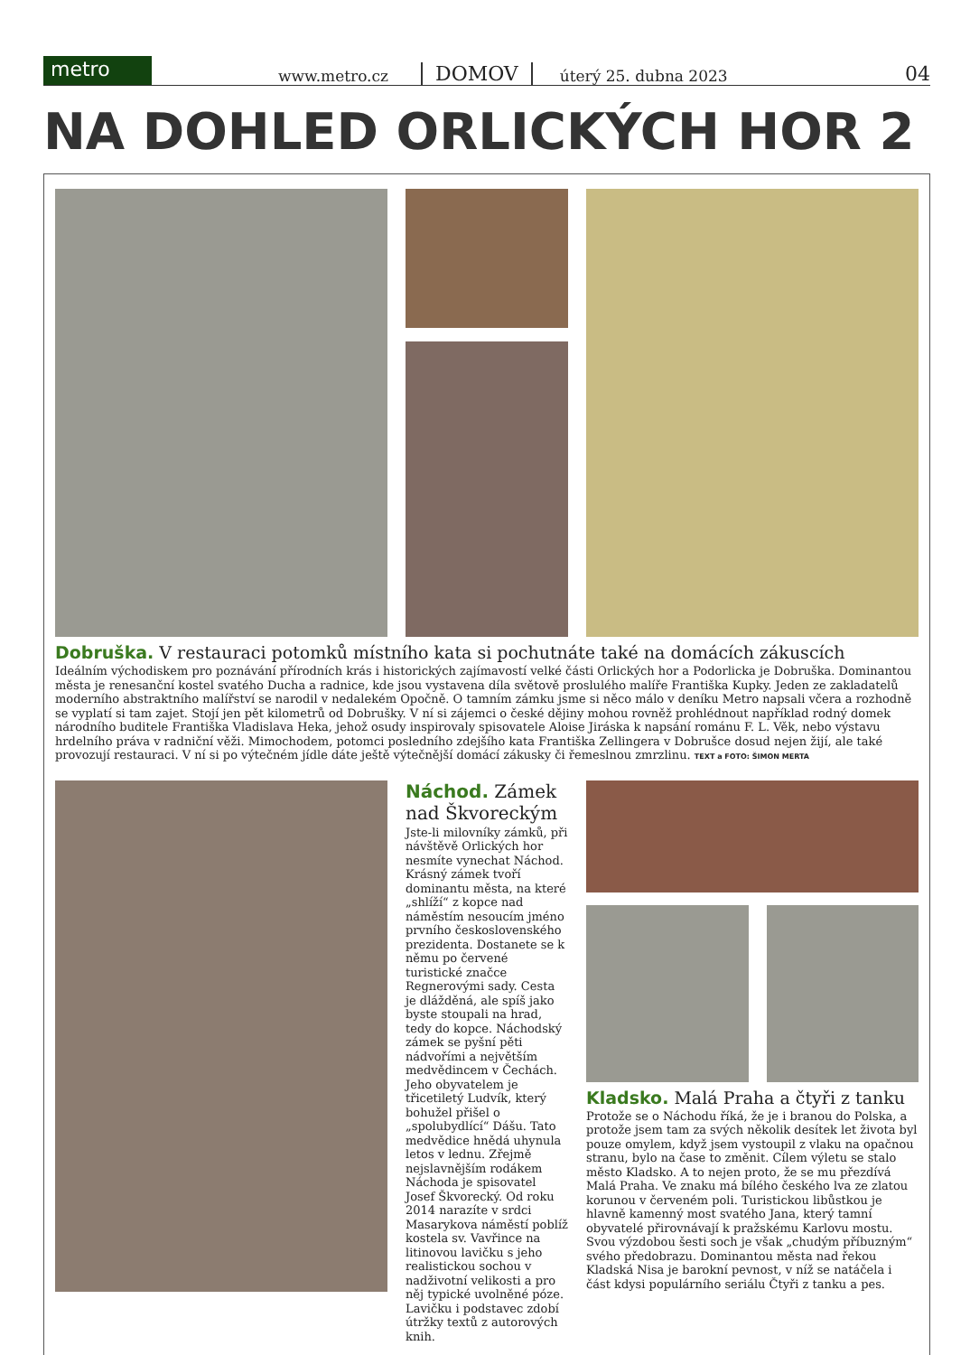metro
www.metro.cz DOMOV úterý 25. dubna 2023 04
NA DOHLED ORLICKÝCH HOR 2
Dobruška. V restauraci potomků místního kata si pochutnáte také na domácích zákuscích
Ideálním východiskem pro poznávání přírodních krás i historických zajímavostí velké části Orlických hor a Podorlicka je Dobruška. Dominantou města je renesanční kostel svatého Ducha a radnice, kde jsou vystavena díla světově proslulého malíře Františka Kupky. Jeden ze zakladatelů moderního abstraktního malířství se narodil v nedalekém Opočně. O tamním zámku jsme si něco málo v deníku Metro napsali včera a rozhodně se vyplatí si tam zajet. Stojí jen pět kilometrů od Dobrušky. V ní si zájemci o české dějiny mohou rovněž prohlédnout například rodný domek národního buditele Františka Vladislava Heka, jehož osudy inspirovaly spisovatele Aloise Jiráska k napsání románu F. L. Věk, nebo výstavu hrdelního práva v radniční věži. Mimochodem, potomci posledního zdejšího kata Františka Zellingera v Dobrušce dosud nejen žijí, ale také provozují restauraci. V ní si po výtečném jídle dáte ještě výtečnější domácí zákusky či řemeslnou zmrzlinu. TEXT a FOTO: ŠIMON MERTA
Náchod. Zámek nad Škvoreckým
Jste-li milovníky zámků, při návštěvě Orlických hor nesmíte vynechat Náchod. Krásný zámek tvoří dominantu města, na které „shlíží“ z kopce nad náměstím nesoucím jméno prvního československého prezidenta. Dostanete se k němu po červené turistické značce Regnerovými sady. Cesta je dlážděná, ale spíš jako byste stoupali na hrad, tedy do kopce. Náchodský zámek se pyšní pěti nádvořími a největším medvědincem v Čechách. Jeho obyvatelem je třicetiletý Ludvík, který bohužel přišel o „spolubydlící“ Dášu. Tato medvědice hnědá uhynula letos v lednu. Zřejmě nejslavnějším rodákem Náchoda je spisovatel Josef Škvorecký. Od roku 2014 narazíte v srdci Masarykova náměstí poblíž kostela sv. Vavřince na litinovou lavičku s jeho realistickou sochou v nadživotní velikosti a pro něj typické uvolněné póze. Lavičku i podstavec zdobí útržky textů z autorových knih.
Kladsko. Malá Praha a čtyři z tanku
Protože se o Náchodu říká, že je i branou do Polska, a protože jsem tam za svých několik desítek let života byl pouze omylem, když jsem vystoupil z vlaku na opačnou stranu, bylo na čase to změnit. Cílem výletu se stalo město Kladsko. A to nejen proto, že se mu přezdívá Malá Praha. Ve znaku má bílého českého lva ze zlatou korunou v červeném poli. Turistickou libůstkou je hlavně kamenný most svatého Jana, který tamní obyvatelé přirovnávají k pražskému Karlovu mostu. Svou výzdobou šesti soch je však „chudým příbuzným“ svého předobrazu. Dominantou města nad řekou Kladská Nisa je barokní pevnost, v níž se natáčela i část kdysi populárního seriálu Čtyři z tanku a pes.